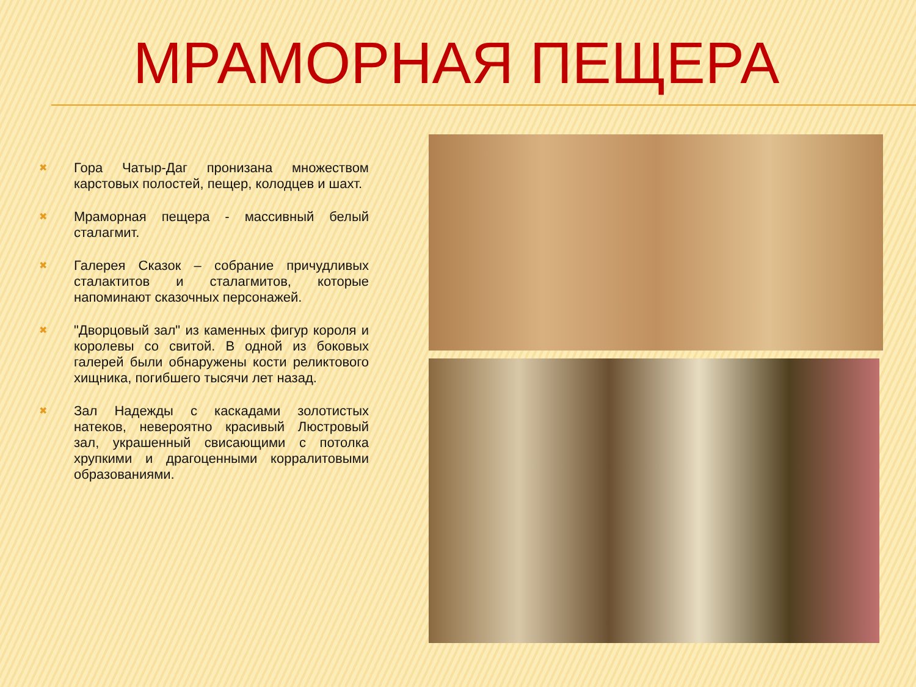МРАМОРНАЯ ПЕЩЕРА
✖ Гора Чатыр-Даг пронизана множеством карстовых полостей, пещер, колодцев и шахт.
✖ Мраморная пещера - массивный белый сталагмит.
✖ Галерея Сказок – собрание причудливых сталактитов и сталагмитов, которые напоминают сказочных персонажей.
✖ "Дворцовый зал" из каменных фигур короля и королевы со свитой. В одной из боковых галерей были обнаружены кости реликтового хищника, погибшего тысячи лет назад.
✖ Зал Надежды с каскадами золотистых натеков, невероятно красивый Люстровый зал, украшенный свисающими с потолка хрупкими и драгоценными корралитовыми образованиями.